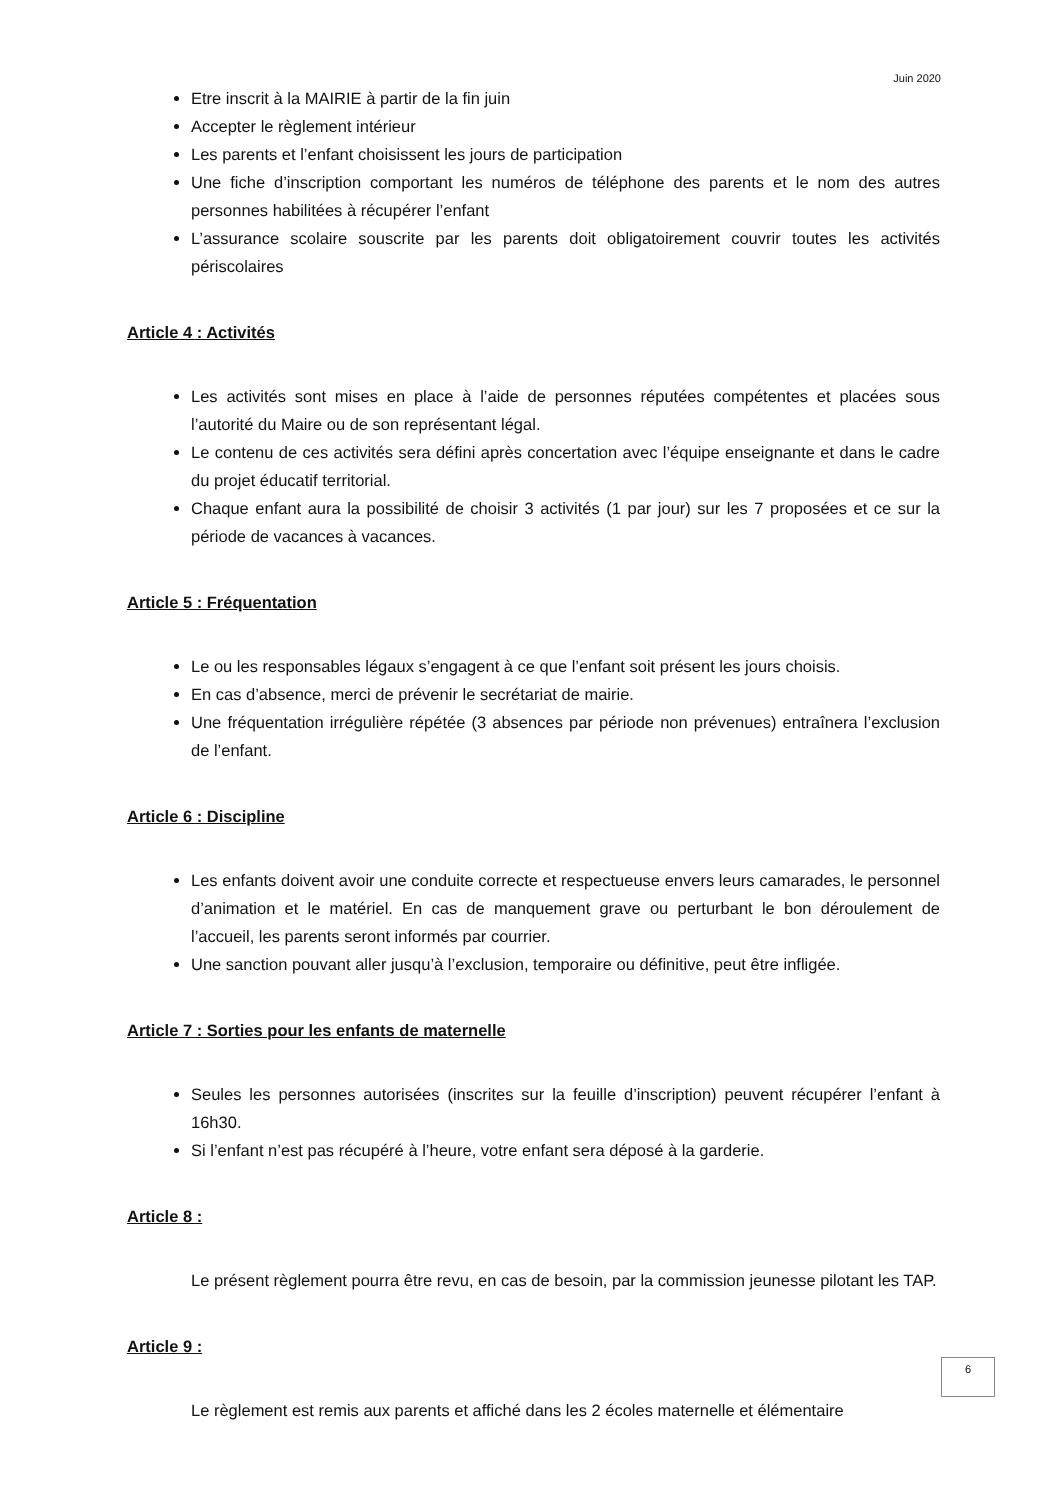Juin 2020
Etre inscrit à la MAIRIE à partir de la fin juin
Accepter le règlement intérieur
Les parents et l’enfant choisissent les jours de participation
Une fiche d’inscription comportant les numéros de téléphone des parents et le nom des autres personnes habilitées à récupérer l’enfant
L’assurance scolaire souscrite par les parents doit obligatoirement couvrir toutes les activités périscolaires
Article 4 : Activités
Les activités sont mises en place à l’aide de personnes réputées compétentes et placées sous l’autorité du Maire ou de son représentant légal.
Le contenu de ces activités sera défini après concertation avec l’équipe enseignante et dans le cadre du projet éducatif territorial.
Chaque enfant aura la possibilité de choisir 3 activités (1 par jour) sur les 7 proposées et ce sur la période de vacances à vacances.
Article 5 : Fréquentation
Le ou les responsables légaux s’engagent à ce que l’enfant soit présent les jours choisis.
En cas d’absence, merci de prévenir le secrétariat de mairie.
Une fréquentation irrégulière répétée (3 absences par période non prévenues) entraînera l’exclusion de l’enfant.
Article 6 : Discipline
Les enfants doivent avoir une conduite correcte et respectueuse envers leurs camarades, le personnel d’animation et le matériel. En cas de manquement grave ou perturbant le bon déroulement de l’accueil, les parents seront informés par courrier.
Une sanction pouvant aller jusqu’à l’exclusion, temporaire ou définitive, peut être infligée.
Article 7 : Sorties pour les enfants de maternelle
Seules les personnes autorisées (inscrites sur la feuille d’inscription) peuvent récupérer l’enfant à 16h30.
Si l’enfant n’est pas récupéré à l’heure, votre enfant sera déposé à la garderie.
Article 8 :
Le présent règlement pourra être revu, en cas de besoin, par la commission jeunesse pilotant les TAP.
Article 9 :
Le règlement est remis aux parents et affiché dans les 2 écoles maternelle et élémentaire
6